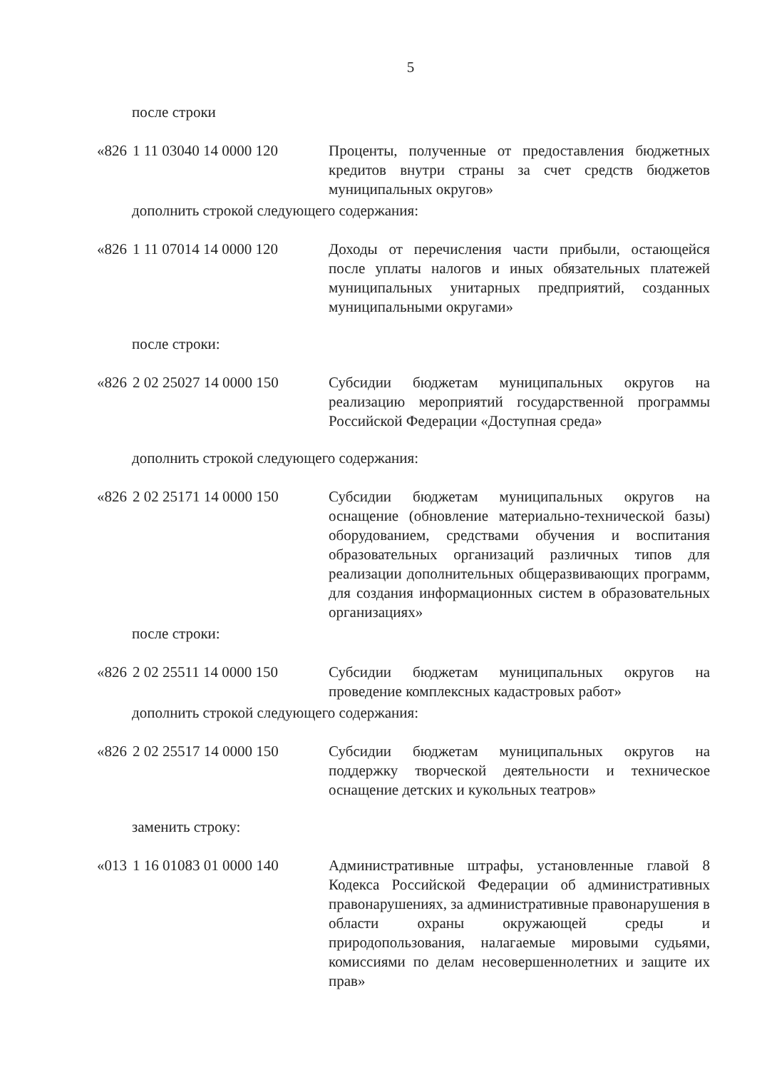5
после строки
| «826 | 1 11 03040 14 0000 120 | Проценты, полученные от предоставления бюджетных кредитов внутри страны за счет средств бюджетов муниципальных округов» |
дополнить строкой следующего содержания:
| «826 | 1 11 07014 14 0000 120 | Доходы от перечисления части прибыли, остающейся после уплаты налогов и иных обязательных платежей муниципальных унитарных предприятий, созданных муниципальными округами» |
после строки:
| «826 | 2 02 25027 14 0000 150 | Субсидии бюджетам муниципальных округов на реализацию мероприятий государственной программы Российской Федерации «Доступная среда» |
дополнить строкой следующего содержания:
| «826 | 2 02 25171 14 0000 150 | Субсидии бюджетам муниципальных округов на оснащение (обновление материально-технической базы) оборудованием, средствами обучения и воспитания образовательных организаций различных типов для реализации дополнительных общеразвивающих программ, для создания информационных систем в образовательных организациях» |
после строки:
| «826 | 2 02 25511 14 0000 150 | Субсидии бюджетам муниципальных округов на проведение комплексных кадастровых работ» |
дополнить строкой следующего содержания:
| «826 | 2 02 25517 14 0000 150 | Субсидии бюджетам муниципальных округов на поддержку творческой деятельности и техническое оснащение детских и кукольных театров» |
заменить строку:
| «013 | 1 16 01083 01 0000 140 | Административные штрафы, установленные главой 8 Кодекса Российской Федерации об административных правонарушениях, за административные правонарушения в области охраны окружающей среды и природопользования, налагаемые мировыми судьями, комиссиями по делам несовершеннолетних и защите их прав» |